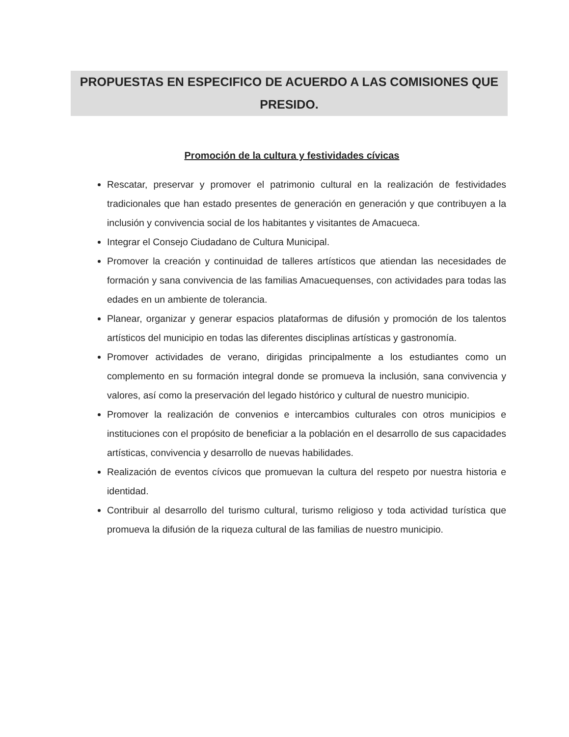PROPUESTAS EN ESPECIFICO DE ACUERDO A LAS COMISIONES QUE PRESIDO.
Promoción de la cultura y festividades cívicas
Rescatar, preservar y promover el patrimonio cultural en la realización de festividades tradicionales que han estado presentes de generación en generación y que contribuyen a la inclusión y convivencia social de los habitantes y visitantes de Amacueca.
Integrar el Consejo Ciudadano de Cultura Municipal.
Promover la creación y continuidad de talleres artísticos que atiendan las necesidades de formación y sana convivencia de las familias Amacuequenses, con actividades para todas las edades en un ambiente de tolerancia.
Planear, organizar y generar espacios plataformas de difusión y promoción de los talentos artísticos del municipio en todas las diferentes disciplinas artísticas y gastronomía.
Promover actividades de verano, dirigidas principalmente a los estudiantes como un complemento en su formación integral donde se promueva la inclusión, sana convivencia y valores, así como la preservación del legado histórico y cultural de nuestro municipio.
Promover la realización de convenios e intercambios culturales con otros municipios e instituciones con el propósito de beneficiar a la población en el desarrollo de sus capacidades artísticas, convivencia y desarrollo de nuevas habilidades.
Realización de eventos cívicos que promuevan la cultura del respeto por nuestra historia e identidad.
Contribuir al desarrollo del turismo cultural, turismo religioso y toda actividad turística que promueva la difusión de la riqueza cultural de las familias de nuestro municipio.